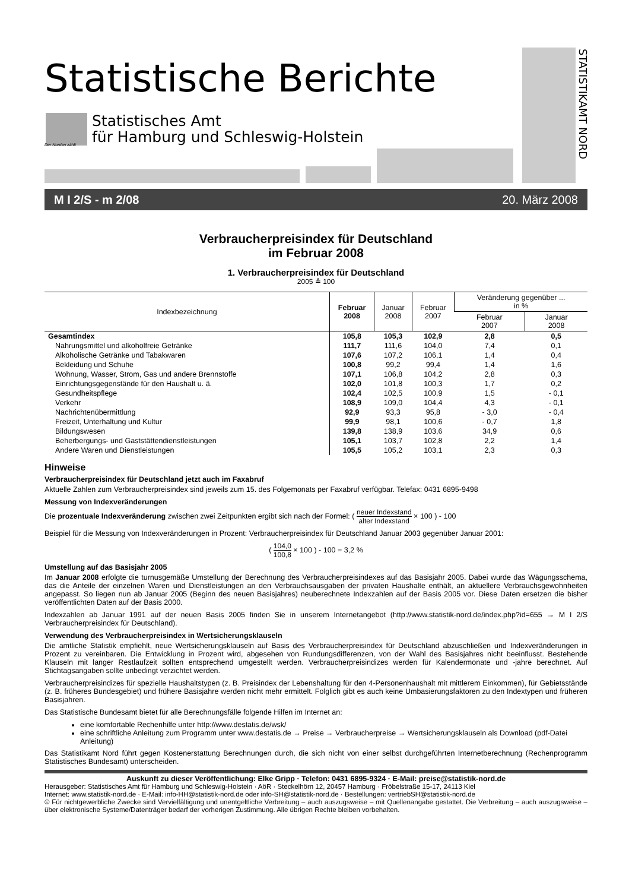Statistische Berichte
Der Norden zählt
Statistisches Amt
für Hamburg und Schleswig-Holstein
STATISTIKAMT NORD
M I 2/S - m 2/08 20. März 2008
Verbraucherpreisindex für Deutschland
im Februar 2008
1. Verbraucherpreisindex für Deutschland
2005 ≙ 100
| Indexbezeichnung | Februar 2008 | Januar 2008 | Februar 2007 | Veränderung gegenüber ... in % | |
| --- | --- | --- | --- | --- | --- |
| | | | | Februar 2007 | Januar 2008 |
| Gesamtindex | 105,8 | 105,3 | 102,9 | 2,8 | 0,5 |
| Nahrungsmittel und alkoholfreie Getränke | 111,7 | 111,6 | 104,0 | 7,4 | 0,1 |
| Alkoholische Getränke und Tabakwaren | 107,6 | 107,2 | 106,1 | 1,4 | 0,4 |
| Bekleidung und Schuhe | 100,8 | 99,2 | 99,4 | 1,4 | 1,6 |
| Wohnung, Wasser, Strom, Gas und andere Brennstoffe | 107,1 | 106,8 | 104,2 | 2,8 | 0,3 |
| Einrichtungsgegenstände für den Haushalt u. ä. | 102,0 | 101,8 | 100,3 | 1,7 | 0,2 |
| Gesundheitspflege | 102,4 | 102,5 | 100,9 | 1,5 | - 0,1 |
| Verkehr | 108,9 | 109,0 | 104,4 | 4,3 | - 0,1 |
| Nachrichtenübermittlung | 92,9 | 93,3 | 95,8 | - 3,0 | - 0,4 |
| Freizeit, Unterhaltung und Kultur | 99,9 | 98,1 | 100,6 | - 0,7 | 1,8 |
| Bildungswesen | 139,8 | 138,9 | 103,6 | 34,9 | 0,6 |
| Beherbergungs- und Gaststättendienstleistungen | 105,1 | 103,7 | 102,8 | 2,2 | 1,4 |
| Andere Waren und Dienstleistungen | 105,5 | 105,2 | 103,1 | 2,3 | 0,3 |
Hinweise
Verbraucherpreisindex für Deutschland jetzt auch im Faxabruf
Aktuelle Zahlen zum Verbraucherpreisindex sind jeweils zum 15. des Folgemonats per Faxabruf verfügbar. Telefax: 0431 6895-9498
Messung von Indexveränderungen
Die prozentuale Indexveränderung zwischen zwei Zeitpunkten ergibt sich nach der Formel: ( neuer Indexstand alter Indexstand × 100 ) - 100
Beispiel für die Messung von Indexveränderungen in Prozent: Verbraucherpreisindex für Deutschland Januar 2003 gegenüber Januar 2001:
( 104,0 100,8 × 100 ) - 100 = 3,2 %
Umstellung auf das Basisjahr 2005
Im Januar 2008 erfolgte die turnusgemäße Umstellung der Berechnung des Verbraucherpreisindexes auf das Basisjahr 2005. Dabei wurde das Wägungsschema, das die Anteile der einzelnen Waren und Dienstleistungen an den Verbrauchsausgaben der privaten Haushalte enthält, an aktuellere Verbrauchsgewohnheiten angepasst. So liegen nun ab Januar 2005 (Beginn des neuen Basisjahres) neuberechnete Indexzahlen auf der Basis 2005 vor. Diese Daten ersetzen die bisher veröffentlichten Daten auf der Basis 2000.
Indexzahlen ab Januar 1991 auf der neuen Basis 2005 finden Sie in unserem Internetangebot (http://www.statistik-nord.de/index.php?id=655 → M I 2/S Verbraucherpreisindex für Deutschland).
Verwendung des Verbraucherpreisindex in Wertsicherungsklauseln
Die amtliche Statistik empfiehlt, neue Wertsicherungsklauseln auf Basis des Verbraucherpreisindex für Deutschland abzuschließen und Indexveränderungen in Prozent zu vereinbaren. Die Entwicklung in Prozent wird, abgesehen von Rundungsdifferenzen, von der Wahl des Basisjahres nicht beeinflusst. Bestehende Klauseln mit langer Restlaufzeit sollten entsprechend umgestellt werden. Verbraucherpreisindizes werden für Kalendermonate und -jahre berechnet. Auf Stichtagsangaben sollte unbedingt verzichtet werden.
Verbraucherpreisindizes für spezielle Haushaltstypen (z. B. Preisindex der Lebenshaltung für den 4-Personenhaushalt mit mittlerem Einkommen), für Gebietsstände (z. B. früheres Bundesgebiet) und frühere Basisjahre werden nicht mehr ermittelt. Folglich gibt es auch keine Umbasierungsfaktoren zu den Indextypen und früheren Basisjahren.
Das Statistische Bundesamt bietet für alle Berechnungsfälle folgende Hilfen im Internet an:
eine komfortable Rechenhilfe unter http://www.destatis.de/wsk/
eine schriftliche Anleitung zum Programm unter www.destatis.de → Preise → Verbraucherpreise → Wertsicherungsklauseln als Download (pdf-Datei Anleitung)
Das Statistikamt Nord führt gegen Kostenerstattung Berechnungen durch, die sich nicht von einer selbst durchgeführten Internetberechnung (Rechenprogramm Statistisches Bundesamt) unterscheiden.
Auskunft zu dieser Veröffentlichung: Elke Gripp · Telefon: 0431 6895-9324 · E-Mail: preise@statistik-nord.de
Herausgeber: Statistisches Amt für Hamburg und Schleswig-Holstein · AöR · Steckelhörn 12, 20457 Hamburg · Fröbelstraße 15-17, 24113 Kiel
Internet: www.statistik-nord.de · E-Mail: info-HH@statistik-nord.de oder info-SH@statistik-nord.de · Bestellungen: vertriebSH@statistik-nord.de
© Für nichtgewerbliche Zwecke sind Vervielfältigung und unentgeltliche Verbreitung – auch auszugsweise – mit Quellenangabe gestattet. Die Verbreitung – auch auszugsweise – über elektronische Systeme/Datenträger bedarf der vorherigen Zustimmung. Alle übrigen Rechte bleiben vorbehalten.